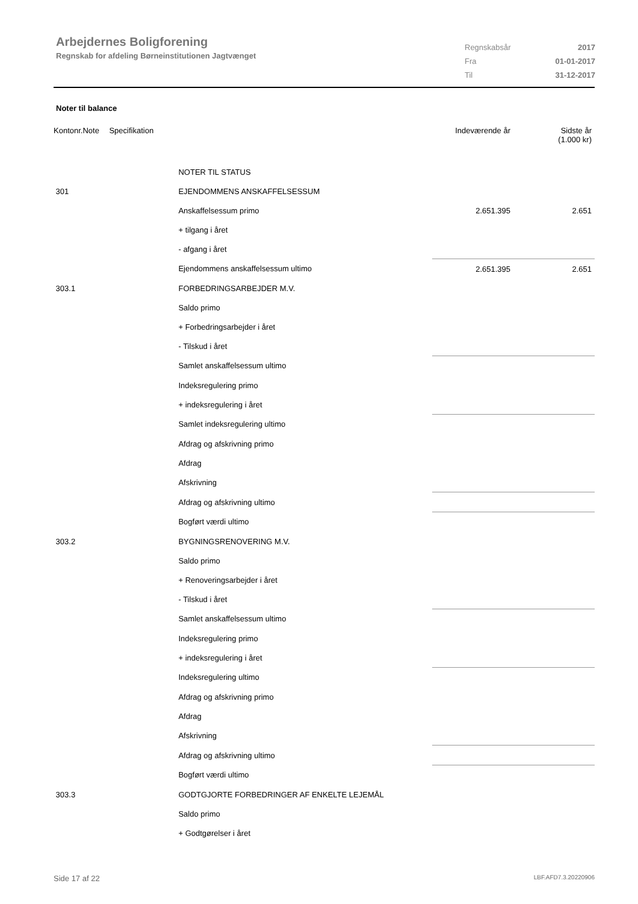Arbejdernes Boligforening
Regnskab for afdeling Børneinstitutionen Jagtvænget
| Regnskabsår | 2017 |
| Fra | 01-01-2017 |
| Til | 31-12-2017 |
Noter til balance
| Kontonr. | Note | Specifikation | Indeværende år | Sidste år (1.000 kr) |
| --- | --- | --- | --- | --- |
| | | NOTER TIL STATUS | | |
| 301 | | EJENDOMMENS ANSKAFFELSESSUM | | |
| | | Anskaffelsessum primo | 2.651.395 | 2.651 |
| | | + tilgang i året | | |
| | | - afgang i året | | |
| | | Ejendommens anskaffelsessum ultimo | 2.651.395 | 2.651 |
| 303.1 | | FORBEDRINGSARBEJDER M.V. | | |
| | | Saldo primo | | |
| | | + Forbedringsarbejder i året | | |
| | | - Tilskud i året | | |
| | | Samlet anskaffelsessum ultimo | | |
| | | Indeksregulering primo | | |
| | | + indeksregulering i året | | |
| | | Samlet indeksregulering ultimo | | |
| | | Afdrag og afskrivning primo | | |
| | | Afdrag | | |
| | | Afskrivning | | |
| | | Afdrag og afskrivning ultimo | | |
| | | Bogført værdi ultimo | | |
| 303.2 | | BYGNINGSRENOVERING M.V. | | |
| | | Saldo primo | | |
| | | + Renoveringsarbejder i året | | |
| | | - Tilskud i året | | |
| | | Samlet anskaffelsessum ultimo | | |
| | | Indeksregulering primo | | |
| | | + indeksregulering i året | | |
| | | Indeksregulering ultimo | | |
| | | Afdrag og afskrivning primo | | |
| | | Afdrag | | |
| | | Afskrivning | | |
| | | Afdrag og afskrivning ultimo | | |
| | | Bogført værdi ultimo | | |
| 303.3 | | GODTGJORTE FORBEDRINGER AF ENKELTE LEJEMÅL | | |
| | | Saldo primo | | |
| | | + Godtgørelser i året | | |
Side 17 af 22 LBF.AFD7.3.20220906